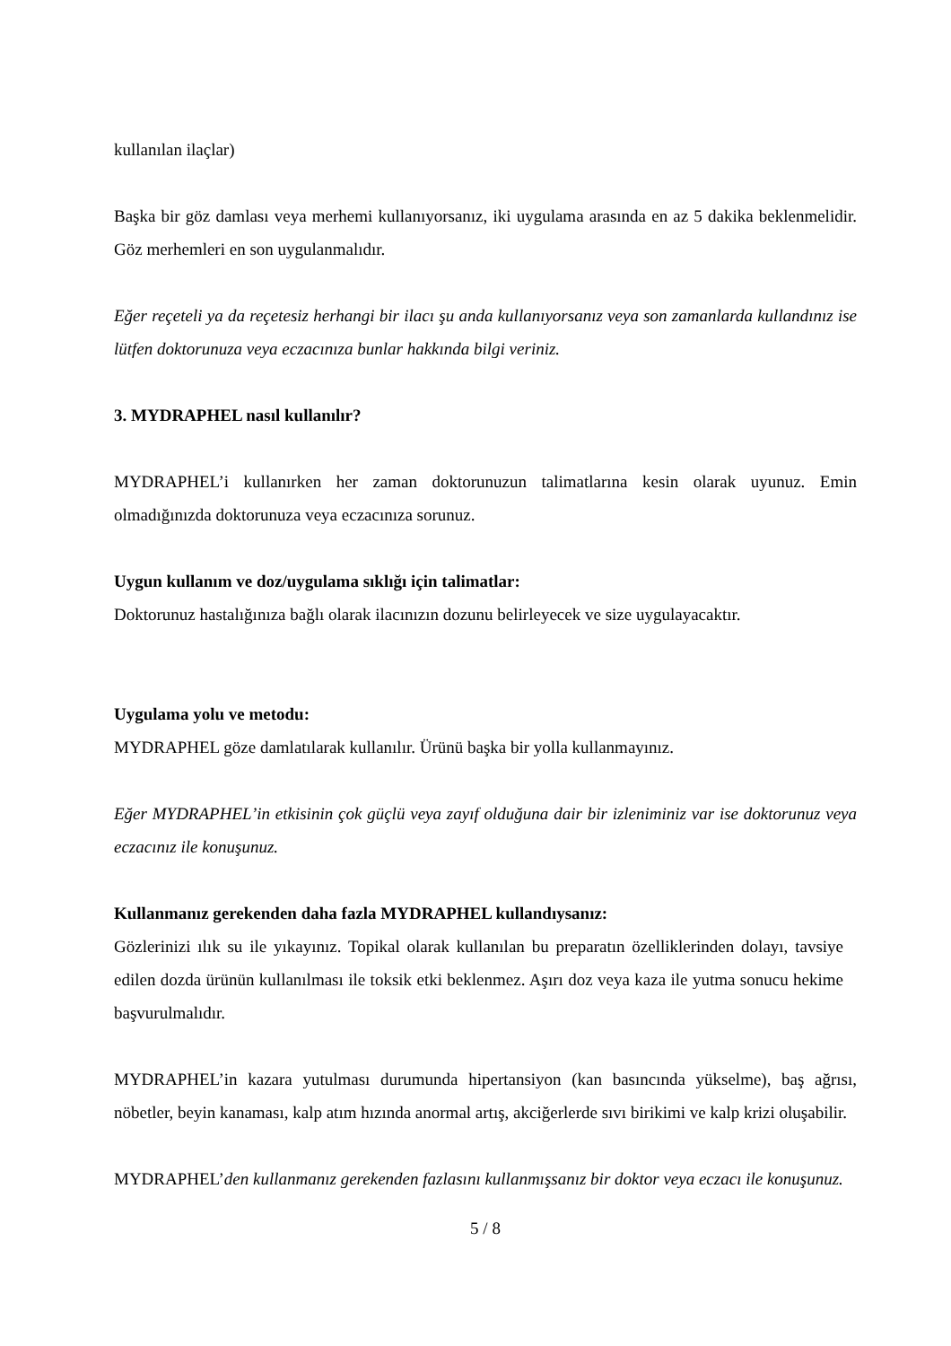kullanılan ilaçlar)
Başka bir göz damlası veya merhemi kullanıyorsanız, iki uygulama arasında en az 5 dakika beklenmelidir. Göz merhemleri en son uygulanmalıdır.
Eğer reçeteli ya da reçetesiz herhangi bir ilacı şu anda kullanıyorsanız veya son zamanlarda kullandınız ise lütfen doktorunuza veya eczacınıza bunlar hakkında bilgi veriniz.
3. MYDRAPHEL nasıl kullanılır?
MYDRAPHEL’i kullanırken her zaman doktorunuzun talimatlarına kesin olarak uyunuz. Emin olmadığınızda doktorunuza veya eczacınıza sorunuz.
Uygun kullanım ve doz/uygulama sıklığı için talimatlar:
Doktorunuz hastalığınıza bağlı olarak ilacınızın dozunu belirleyecek ve size uygulayacaktır.
Uygulama yolu ve metodu:
MYDRAPHEL göze damlatılarak kullanılır. Ürünü başka bir yolla kullanmayınız.
Eğer MYDRAPHEL’in etkisinin çok güçlü veya zayıf olduğuna dair bir izleniminiz var ise doktorunuz veya eczacınız ile konuşunuz.
Kullanmanız gerekenden daha fazla MYDRAPHEL kullandıysanız:
Gözlerinizi ılık su ile yıkayınız. Topikal olarak kullanılan bu preparatın özelliklerinden dolayı, tavsiye edilen dozda ürünün kullanılması ile toksik etki beklenmez. Aşırı doz veya kaza ile yutma sonucu hekime başvurulmalıdır.
MYDRAPHEL’in kazara yutulması durumunda hipertansiyon (kan basıncında yükselme), baş ağrısı, nöbetler, beyin kanaması, kalp atım hızında anormal artış, akciğerlerde sıvı birikimi ve kalp krizi oluşabilir.
MYDRAPHEL’den kullanmanız gerekenden fazlasını kullanmışsanız bir doktor veya eczacı ile konuşunuz.
5 / 8